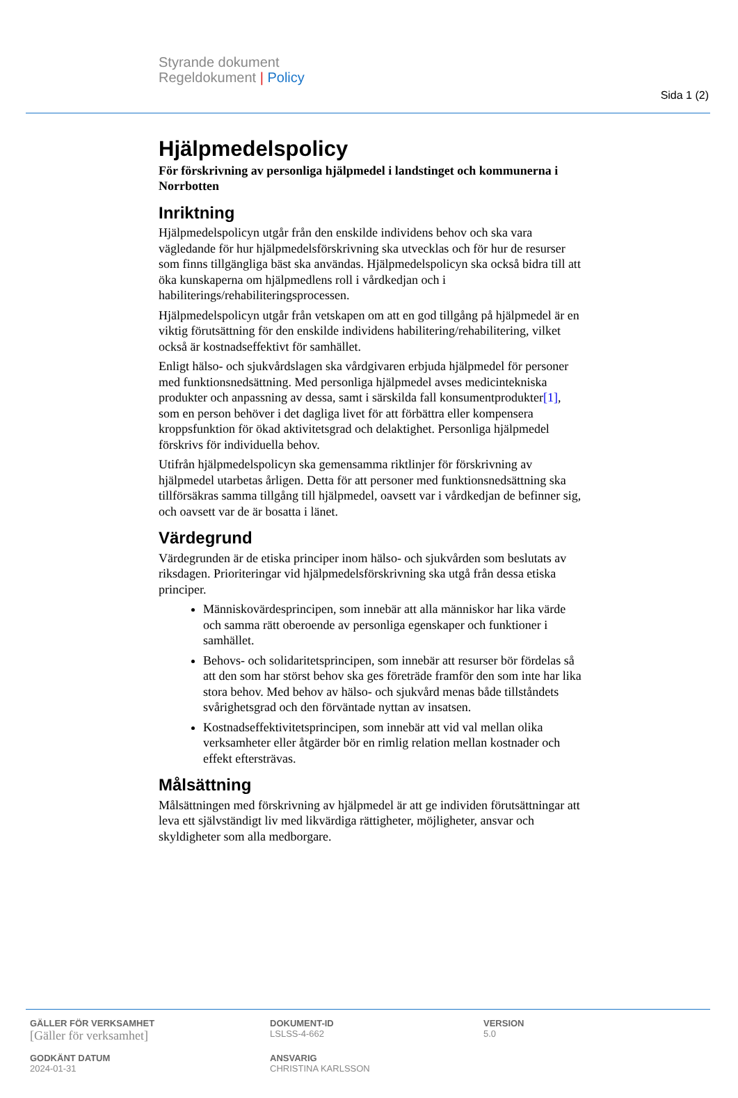Sida 1 (2)
Styrande dokument
Regeldokument | Policy
Hjälpmedelspolicy
För förskrivning av personliga hjälpmedel i landstinget och kommunerna i Norrbotten
Inriktning
Hjälpmedelspolicyn utgår från den enskilde individens behov och ska vara vägledande för hur hjälpmedelsförskrivning ska utvecklas och för hur de resurser som finns tillgängliga bäst ska användas. Hjälpmedelspolicyn ska också bidra till att öka kunskaperna om hjälpmedlens roll i vårdkedjan och i habiliterings/rehabiliteringsprocessen.
Hjälpmedelspolicyn utgår från vetskapen om att en god tillgång på hjälpmedel är en viktig förutsättning för den enskilde individens habilitering/rehabilitering, vilket också är kostnadseffektivt för samhället.
Enligt hälso- och sjukvårdslagen ska vårdgivaren erbjuda hjälpmedel för personer med funktionsnedsättning. Med personliga hjälpmedel avses medicintekniska produkter och anpassning av dessa, samt i särskilda fall konsumentprodukter[1], som en person behöver i det dagliga livet för att förbättra eller kompensera kroppsfunktion för ökad aktivitetsgrad och delaktighet. Personliga hjälpmedel förskrivs för individuella behov.
Utifrån hjälpmedelspolicyn ska gemensamma riktlinjer för förskrivning av hjälpmedel utarbetas årligen. Detta för att personer med funktionsnedsättning ska tillförsäkras samma tillgång till hjälpmedel, oavsett var i vårdkedjan de befinner sig, och oavsett var de är bosatta i länet.
Värdegrund
Värdegrunden är de etiska principer inom hälso- och sjukvården som beslutats av riksdagen. Prioriteringar vid hjälpmedelsförskrivning ska utgå från dessa etiska principer.
Människovärdesprincipen, som innebär att alla människor har lika värde och samma rätt oberoende av personliga egenskaper och funktioner i samhället.
Behovs- och solidaritetsprincipen, som innebär att resurser bör fördelas så att den som har störst behov ska ges företräde framför den som inte har lika stora behov. Med behov av hälso- och sjukvård menas både tillståndets svårighetsgrad och den förväntade nyttan av insatsen.
Kostnadseffektivitetsprincipen, som innebär att vid val mellan olika verksamheter eller åtgärder bör en rimlig relation mellan kostnader och effekt eftersträvas.
Målsättning
Målsättningen med förskrivning av hjälpmedel är att ge individen förutsättningar att leva ett självständigt liv med likvärdiga rättigheter, möjligheter, ansvar och skyldigheter som alla medborgare.
GÄLLER FÖR VERKSAMHET
[Gäller för verksamhet]
DOKUMENT-ID
LSLSS-4-662
VERSION
5.0
GODKÄNT DATUM
2024-01-31
ANSVARIG
CHRISTINA KARLSSON